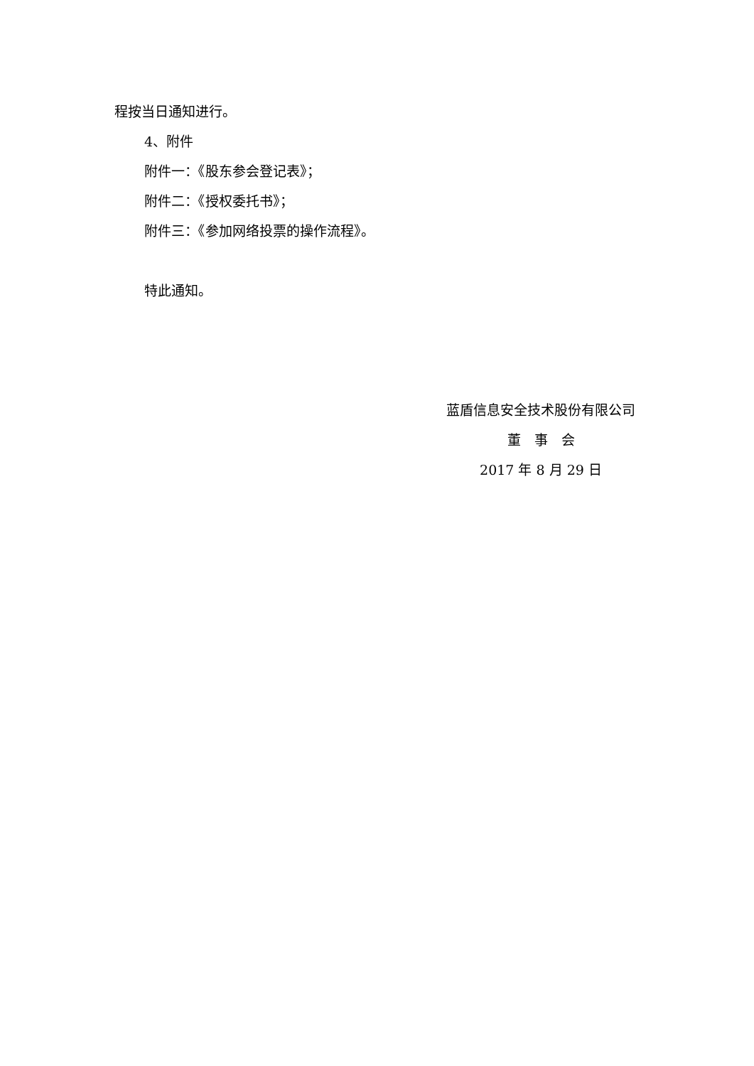程按当日通知进行。
4、附件
附件一：《股东参会登记表》；
附件二：《授权委托书》；
附件三：《参加网络投票的操作流程》。
特此通知。
蓝盾信息安全技术股份有限公司
董　事　会
2017 年 8 月 29 日